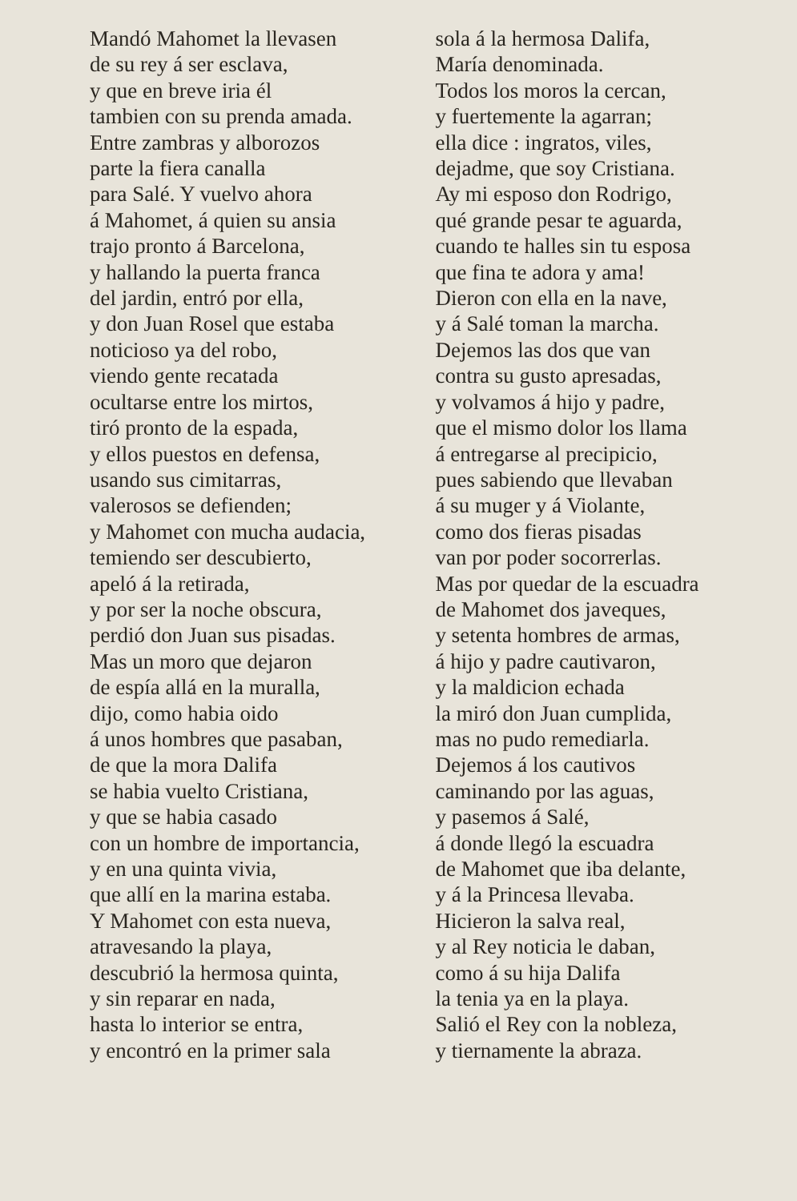Mandó Mahomet la llevasen
de su rey á ser esclava,
y que en breve iria él
tambien con su prenda amada.
Entre zambras y alborozos
parte la fiera canalla
para Salé. Y vuelvo ahora
á Mahomet, á quien su ansia
trajo pronto á Barcelona,
y hallando la puerta franca
del jardin, entró por ella,
y don Juan Rosel que estaba
noticioso ya del robo,
viendo gente recatada
ocultarse entre los mirtos,
tiró pronto de la espada,
y ellos puestos en defensa,
usando sus cimitarras,
valerosos se defienden;
y Mahomet con mucha audacia,
temiendo ser descubierto,
apeló á la retirada,
y por ser la noche obscura,
perdió don Juan sus pisadas.
Mas un moro que dejaron
de espía allá en la muralla,
dijo, como habia oido
á unos hombres que pasaban,
de que la mora Dalifa
se habia vuelto Cristiana,
y que se habia casado
con un hombre de importancia,
y en una quinta vivia,
que allí en la marina estaba.
Y Mahomet con esta nueva,
atravesando la playa,
descubrió la hermosa quinta,
y sin reparar en nada,
hasta lo interior se entra,
y encontró en la primer sala
sola á la hermosa Dalifa,
María denominada.
Todos los moros la cercan,
y fuertemente la agarran;
ella dice : ingratos, viles,
dejadme, que soy Cristiana.
Ay mi esposo don Rodrigo,
qué grande pesar te aguarda,
cuando te halles sin tu esposa
que fina te adora y ama!
Dieron con ella en la nave,
y á Salé toman la marcha.
Dejemos las dos que van
contra su gusto apresadas,
y volvamos á hijo y padre,
que el mismo dolor los llama
á entregarse al precipicio,
pues sabiendo que llevaban
á su muger y á Violante,
como dos fieras pisadas
van por poder socorrerlas.
Mas por quedar de la escuadra
de Mahomet dos javeques,
y setenta hombres de armas,
á hijo y padre cautivaron,
y la maldicion echada
la miró don Juan cumplida,
mas no pudo remediarla.
Dejemos á los cautivos
caminando por las aguas,
y pasemos á Salé,
á donde llegó la escuadra
de Mahomet que iba delante,
y á la Princesa llevaba.
Hicieron la salva real,
y al Rey noticia le daban,
como á su hija Dalifa
la tenia ya en la playa.
Salió el Rey con la nobleza,
y tiernamente la abraza.